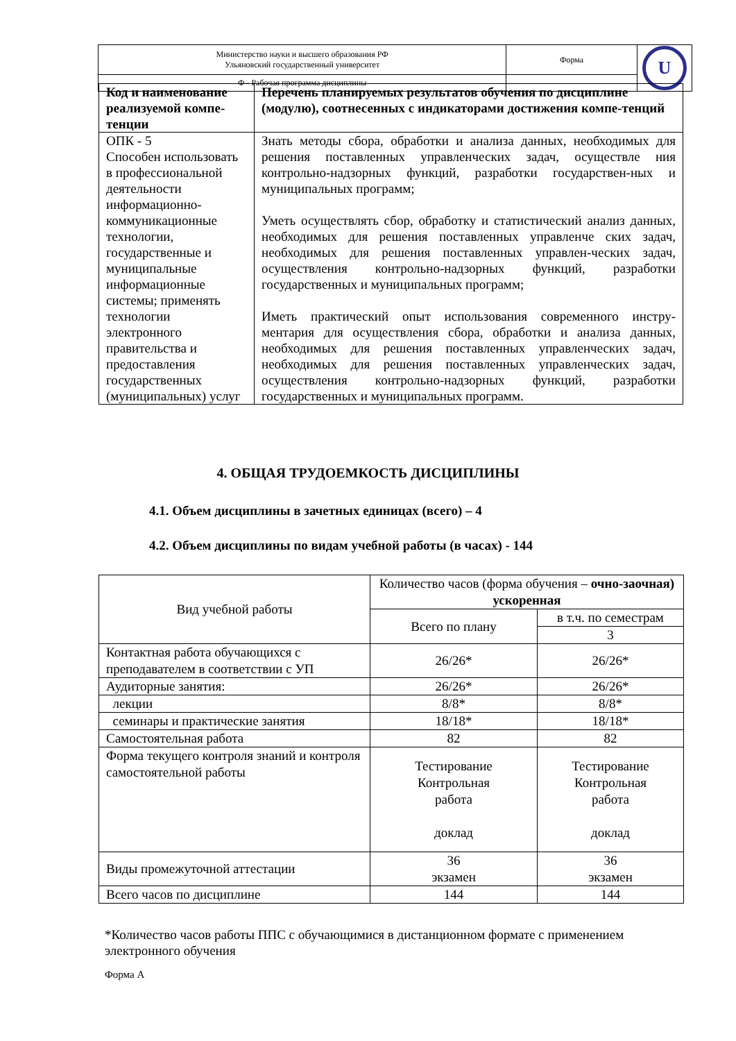| Министерство науки и высшего образования РФ Ульяновский государственный университет | Форма | U |
| Ф - Рабочая программа дисциплины | | |
| Код и наименование реализуемой компе-тенции | Перечень планируемых результатов обучения по дисциплине (модулю), соотнесенных с индикаторами достижения компе-тенций |
| --- | --- |
| ОПК - 5 Способен использовать в профессиональной деятельности информационно-коммуникационные технологии, государственные и муниципальные информационные системы; применять технологии электронного правительства и предоставления государственных (муниципальных) услуг | Знать методы сбора, обработки и анализа данных, необходимых для решения поставленных управленческих задач, осуществле ния контрольно-надзорных функций, разработки государствен-ных и муниципальных программ; Уметь осуществлять сбор, обработку и статистический анализ данных, необходимых для решения поставленных управленче ских задач, необходимых для решения поставленных управлен-ческих задач, осуществления контрольно-надзорных функций, разработки государственных и муниципальных программ; Иметь практический опыт использования современного инстру-ментария для осуществления сбора, обработки и анализа данных, необходимых для решения поставленных управленческих задач, необходимых для решения поставленных управленческих задач, осуществления контрольно-надзорных функций, разработки государственных и муниципальных программ. |
4. ОБЩАЯ ТРУДОЕМКОСТЬ ДИСЦИПЛИНЫ
4.1. Объем дисциплины в зачетных единицах (всего) – 4
4.2. Объем дисциплины по видам учебной работы (в часах) - 144
| Вид учебной работы | Количество часов (форма обучения – очно-заочная) ускоренная | |
| | Всего по плану | в т.ч. по семестрам |
| | | 3 |
| Контактная работа обучающихся с преподавателем в соответствии с УП | 26/26* | 26/26* |
| Аудиторные занятия: | 26/26* | 26/26* |
| лекции | 8/8* | 8/8* |
| семинары и практические занятия | 18/18* | 18/18* |
| Самостоятельная работа | 82 | 82 |
| Форма текущего контроля знаний и контроля самостоятельной работы | Тестирование Контрольная работа доклад | Тестирование Контрольная работа доклад |
| Виды промежуточной аттестации | 36 экзамен | 36 экзамен |
| Всего часов по дисциплине | 144 | 144 |
*Количество часов работы ППС с обучающимися в дистанционном формате с применением электронного обучения
Форма А